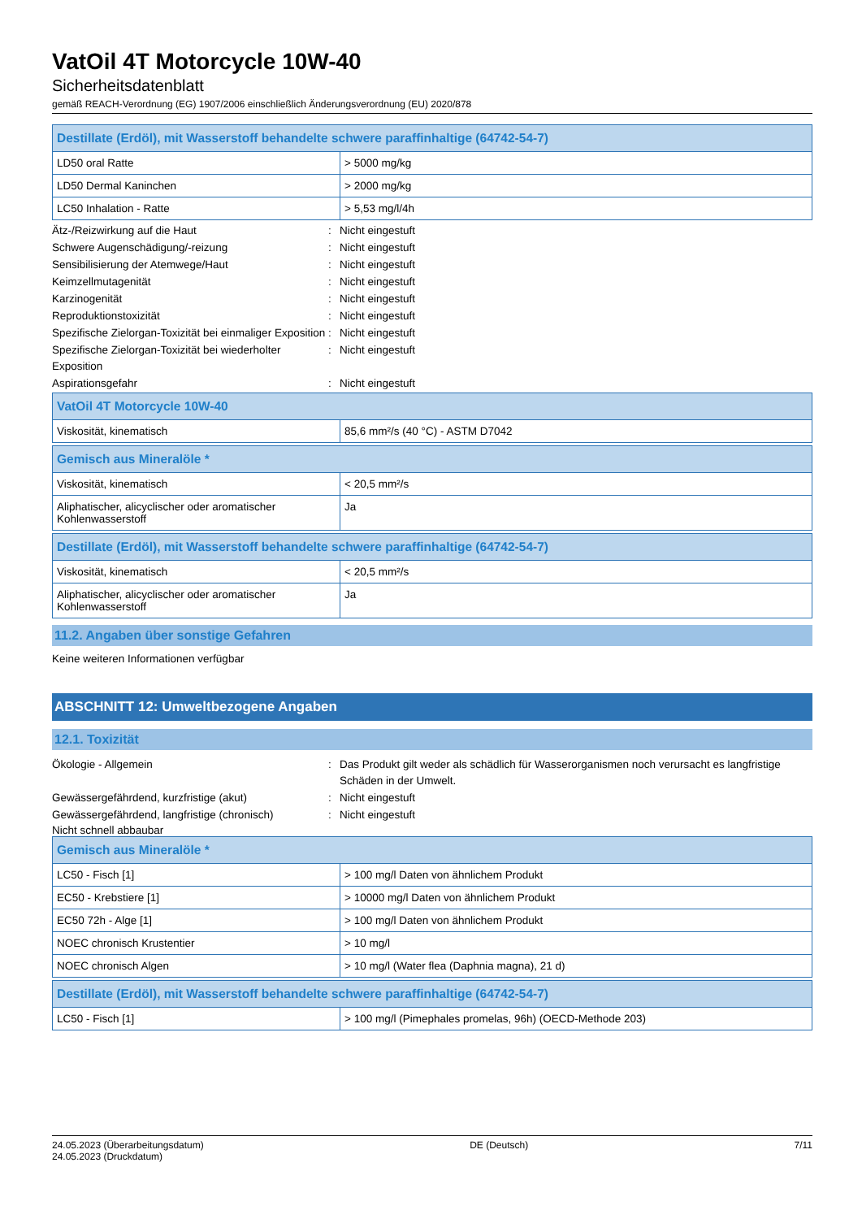VatOil 4T Motorcycle 10W-40
Sicherheitsdatenblatt
gemäß REACH-Verordnung (EG) 1907/2006 einschließlich Änderungsverordnung (EU) 2020/878
| Destillate (Erdöl), mit Wasserstoff behandelte schwere paraffinhaltige (64742-54-7) | |
| --- | --- |
| LD50 oral Ratte | > 5000 mg/kg |
| LD50 Dermal Kaninchen | > 2000 mg/kg |
| LC50 Inhalation - Ratte | > 5,53 mg/l/4h |
Ätz-/Reizwirkung auf die Haut : Nicht eingestuft
Schwere Augenschädigung/-reizung : Nicht eingestuft
Sensibilisierung der Atemwege/Haut : Nicht eingestuft
Keimzellmutagenität : Nicht eingestuft
Karzinogenität : Nicht eingestuft
Reproduktionstoxizität : Nicht eingestuft
Spezifische Zielorgan-Toxizität bei einmaliger Exposition
: Nicht eingestuft
Spezifische Zielorgan-Toxizität bei wiederholter Exposition
: Nicht eingestuft
Aspirationsgefahr : Nicht eingestuft
| VatOil 4T Motorcycle 10W-40 | |
| --- | --- |
| Viskosität, kinematisch | 85,6 mm²/s (40 °C) - ASTM D7042 |
| Gemisch aus Mineralöle * | |
| --- | --- |
| Viskosität, kinematisch | < 20,5 mm²/s |
| Aliphatischer, alicyclischer oder aromatischer Kohlenwasserstoff | Ja |
| Destillate (Erdöl), mit Wasserstoff behandelte schwere paraffinhaltige (64742-54-7) | |
| --- | --- |
| Viskosität, kinematisch | < 20,5 mm²/s |
| Aliphatischer, alicyclischer oder aromatischer Kohlenwasserstoff | Ja |
11.2. Angaben über sonstige Gefahren
Keine weiteren Informationen verfügbar
ABSCHNITT 12: Umweltbezogene Angaben
12.1. Toxizität
Ökologie - Allgemein : Das Produkt gilt weder als schädlich für Wasserorganismen noch verursacht es langfristige Schäden in der Umwelt.
Gewässergefährdend, kurzfristige (akut) : Nicht eingestuft
Gewässergefährdend, langfristige (chronisch)
: Nicht eingestuft
Nicht schnell abbaubar
| Gemisch aus Mineralöle * | |
| --- | --- |
| LC50 - Fisch [1] | > 100 mg/l Daten von ähnlichem Produkt |
| EC50 - Krebstiere [1] | > 10000 mg/l Daten von ähnlichem Produkt |
| EC50 72h - Alge [1] | > 100 mg/l Daten von ähnlichem Produkt |
| NOEC chronisch Krustentier | > 10 mg/l |
| NOEC chronisch Algen | > 10 mg/l (Water flea (Daphnia magna), 21 d) |
| Destillate (Erdöl), mit Wasserstoff behandelte schwere paraffinhaltige (64742-54-7) | |
| --- | --- |
| LC50 - Fisch [1] | > 100 mg/l (Pimephales promelas, 96h) (OECD-Methode 203) |
24.05.2023 (Überarbeitungsdatum)
24.05.2023 (Druckdatum)
DE (Deutsch) 7/11